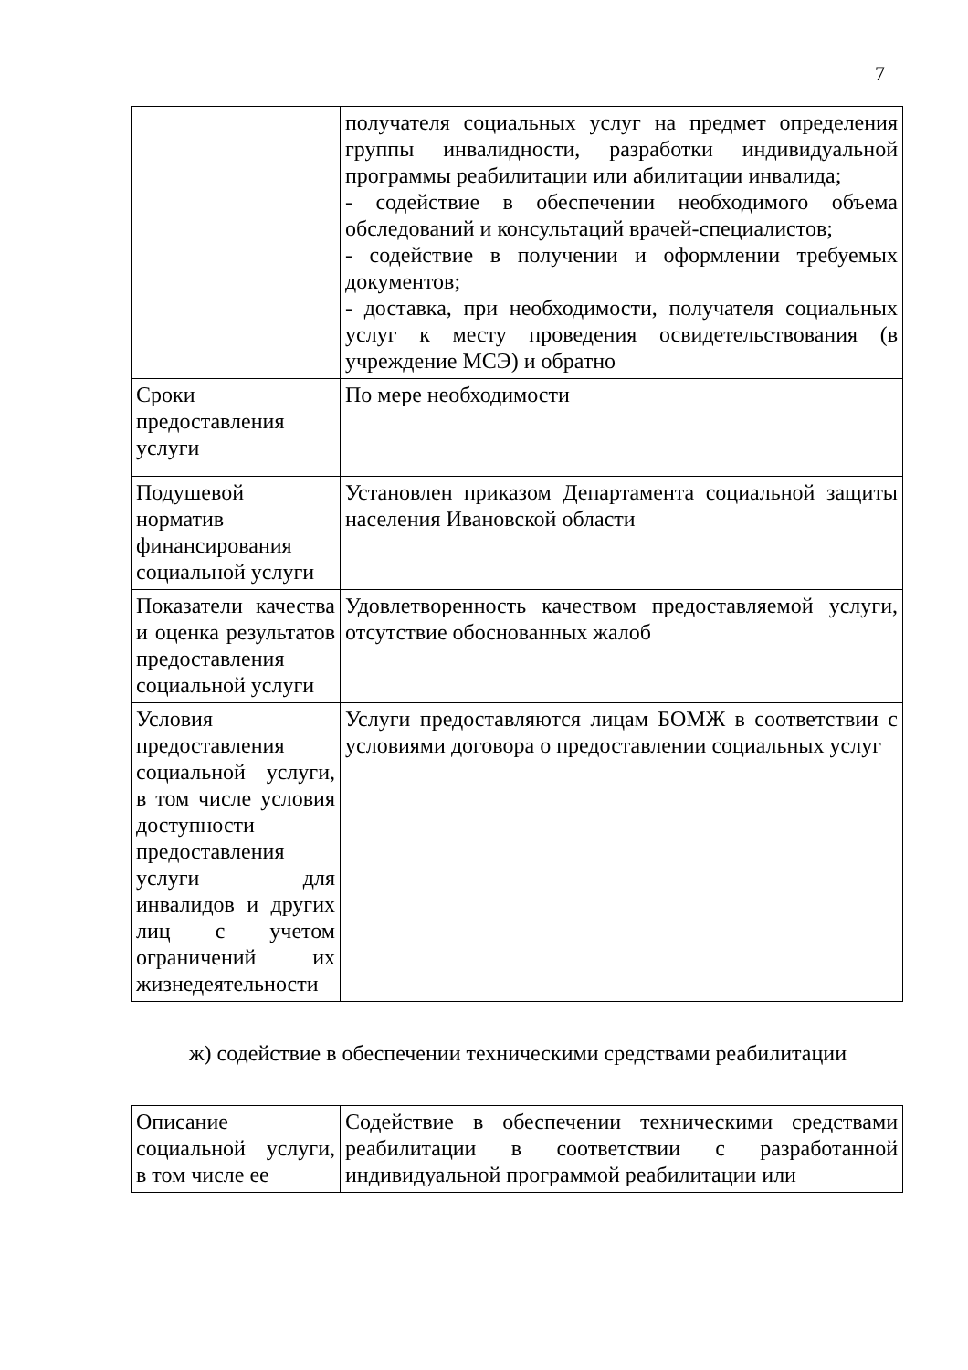7
| | получателя социальных услуг на предмет определения группы инвалидности, разработки индивидуальной программы реабилитации или абилитации инвалида; - содействие в обеспечении необходимого объема обследований и консультаций врачей-специалистов; - содействие в получении и оформлении требуемых документов; - доставка, при необходимости, получателя социальных услуг к месту проведения освидетельствования (в учреждение МСЭ) и обратно |
| Сроки предоставления услуги | По мере необходимости |
| Подушевой норматив финансирования социальной услуги | Установлен приказом Департамента социальной защиты населения Ивановской области |
| Показатели качества и оценка результатов предоставления социальной услуги | Удовлетворенность качеством предоставляемой услуги, отсутствие обоснованных жалоб |
| Условия предоставления социальной услуги, в том числе условия доступности предоставления услуги для инвалидов и других лиц с учетом ограничений их жизнедеятельности | Услуги предоставляются лицам БОМЖ в соответствии с условиями договора о предоставлении социальных услуг |
ж) содействие в обеспечении техническими средствами реабилитации
| Описание социальной услуги, в том числе ее | Содействие в обеспечении техническими средствами реабилитации в соответствии с разработанной индивидуальной программой реабилитации или |